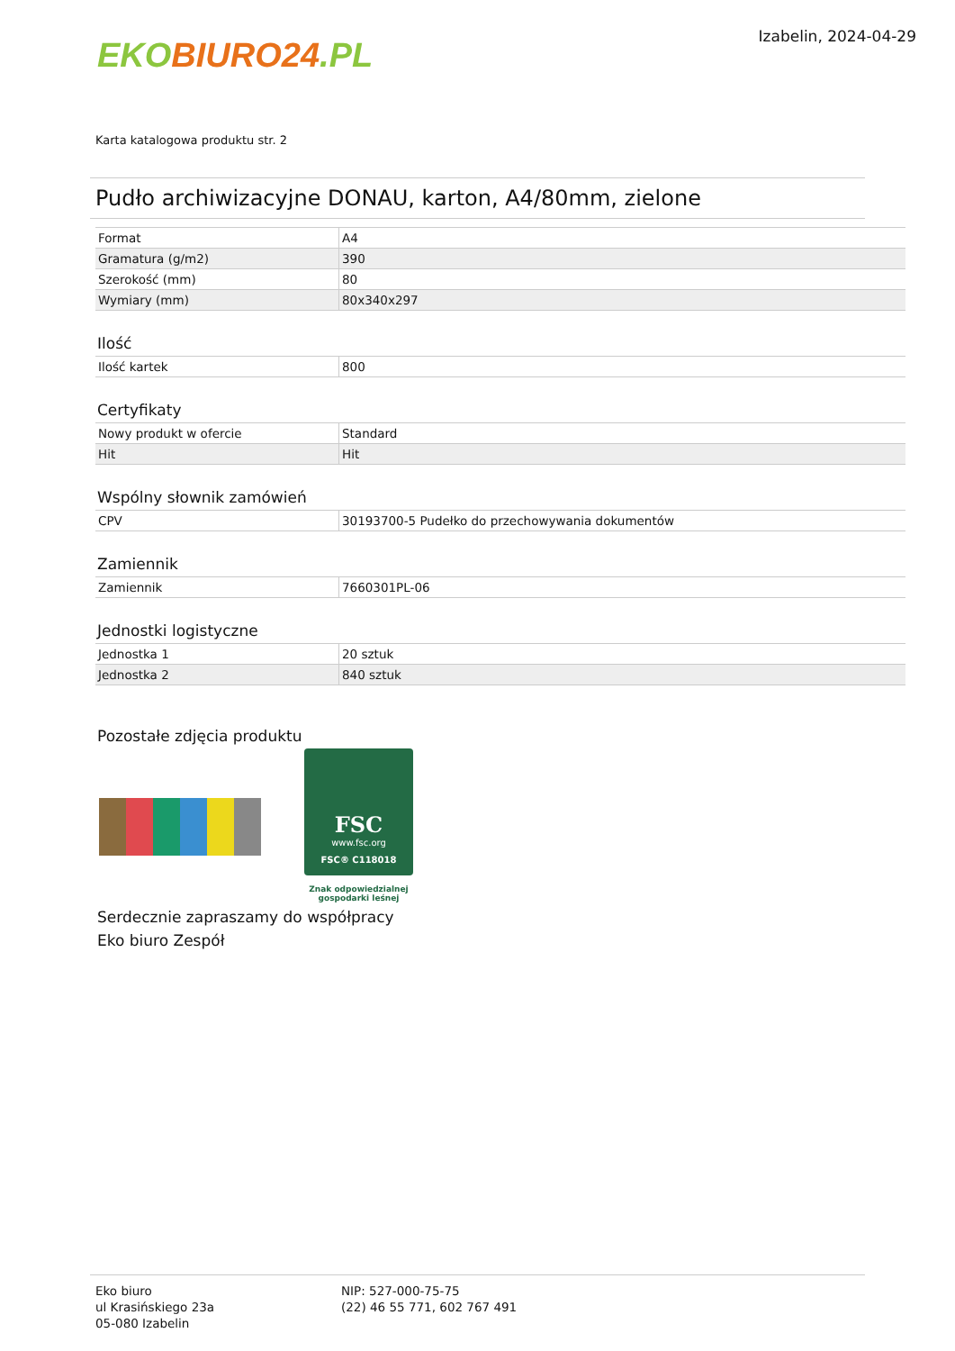EKO BIURO24.PL
Izabelin, 2024-04-29
Karta katalogowa produktu str. 2
Pudło archiwizacyjne DONAU, karton, A4/80mm, zielone
| Format | A4 |
| Gramatura (g/m2) | 390 |
| Szerokość (mm) | 80 |
| Wymiary (mm) | 80x340x297 |
Ilość
| Ilość kartek | 800 |
Certyfikaty
| Nowy produkt w ofercie | Standard |
| Hit | Hit |
Wspólny słownik zamówień
| CPV | 30193700-5 Pudełko do przechowywania dokumentów |
Zamiennik
| Zamiennik | 7660301PL-06 |
Jednostki logistyczne
| Jednostka 1 | 20 sztuk |
| Jednostka 2 | 840 sztuk |
Pozostałe zdjęcia produktu
FSC
www.fsc.org
FSC® C118018
Znak odpowiedzialnej
gospodarki leśnej
Serdecznie zapraszamy do współpracy
Eko biuro Zespół
Eko biuro
ul Krasińskiego 23a
05-080 Izabelin
NIP: 527-000-75-75
(22) 46 55 771, 602 767 491